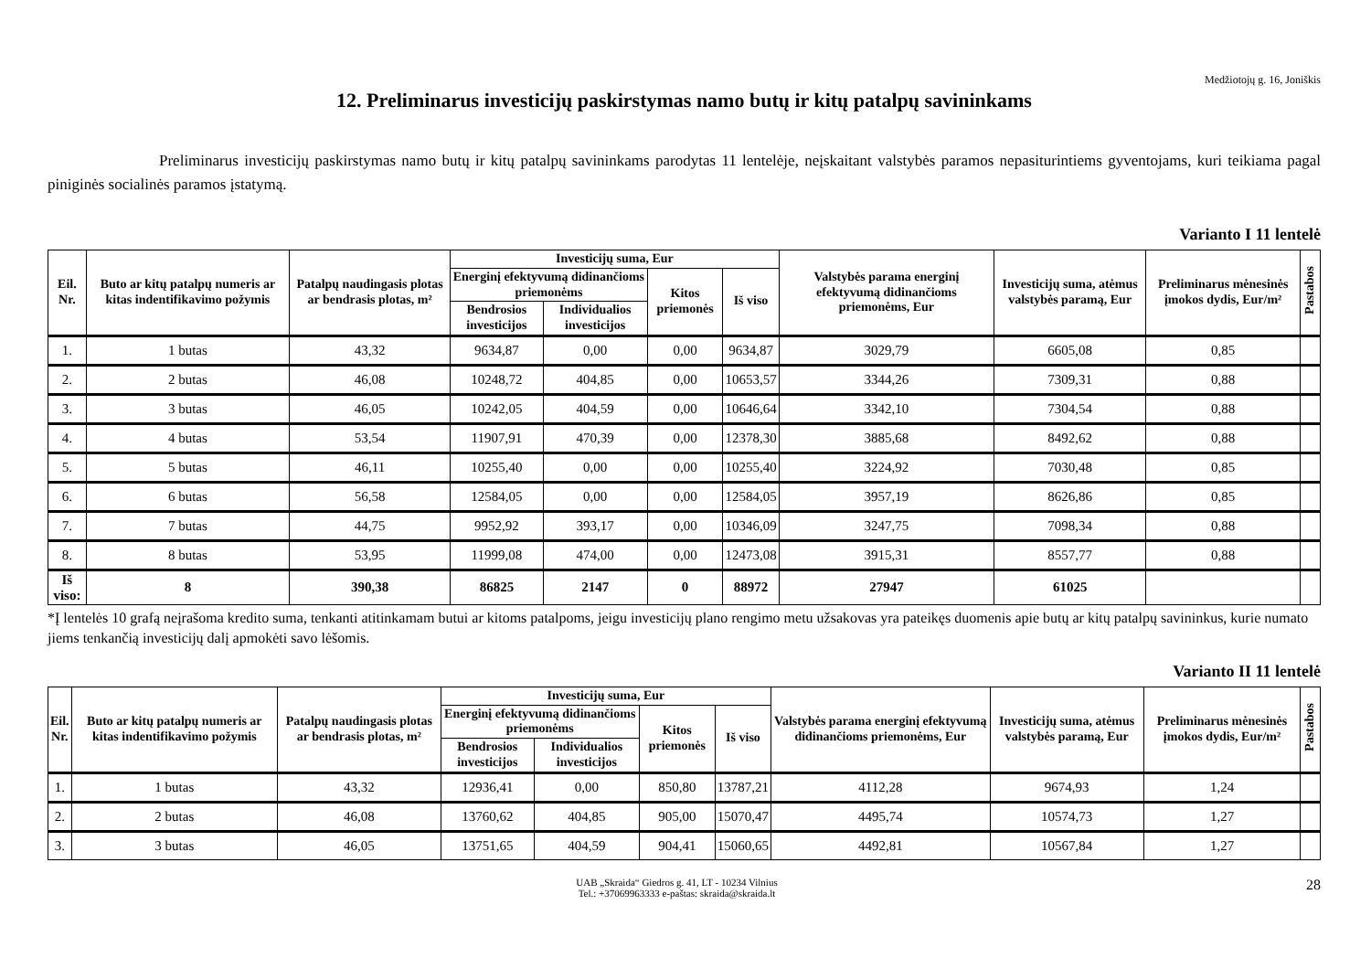Medžiotojų g. 16, Joniškis
12. Preliminarus investicijų paskirstymas namo butų ir kitų patalpų savininkams
Preliminarus investicijų paskirstymas namo butų ir kitų patalpų savininkams parodytas 11 lentelėje, neįskaitant valstybės paramos nepasiturintiems gyventojams, kuri teikiama pagal piniginės socialinės paramos įstatymą.
Varianto I 11 lentelė
| Eil. Nr. | Buto ar kitų patalpų numeris ar kitas indentifikavimo požymis | Patalpų naudingasis plotas ar bendrasis plotas, m² | Investicijų suma, Eur | | | | Valstybės parama energinį efektyvumą didinančioms priemonėms, Eur | Investicijų suma, atėmus valstybės paramą, Eur | Preliminarus mėnesinės įmokos dydis, Eur/m² | Pastabos |
| --- | --- | --- | --- | --- | --- | --- | --- | --- | --- | --- |
| | | | Energinį efektyvumą didinančioms priemonėms | | Kitos priemonės | Iš viso | | | | |
| | | | Bendrosios investicijos | Individualios investicijos | | | | | | |
| 1. | 1 butas | 43,32 | 9634,87 | 0,00 | 0,00 | 9634,87 | 3029,79 | 6605,08 | 0,85 | |
| 2. | 2 butas | 46,08 | 10248,72 | 404,85 | 0,00 | 10653,57 | 3344,26 | 7309,31 | 0,88 | |
| 3. | 3 butas | 46,05 | 10242,05 | 404,59 | 0,00 | 10646,64 | 3342,10 | 7304,54 | 0,88 | |
| 4. | 4 butas | 53,54 | 11907,91 | 470,39 | 0,00 | 12378,30 | 3885,68 | 8492,62 | 0,88 | |
| 5. | 5 butas | 46,11 | 10255,40 | 0,00 | 0,00 | 10255,40 | 3224,92 | 7030,48 | 0,85 | |
| 6. | 6 butas | 56,58 | 12584,05 | 0,00 | 0,00 | 12584,05 | 3957,19 | 8626,86 | 0,85 | |
| 7. | 7 butas | 44,75 | 9952,92 | 393,17 | 0,00 | 10346,09 | 3247,75 | 7098,34 | 0,88 | |
| 8. | 8 butas | 53,95 | 11999,08 | 474,00 | 0,00 | 12473,08 | 3915,31 | 8557,77 | 0,88 | |
| Iš viso: | 8 | 390,38 | 86825 | 2147 | 0 | 88972 | 27947 | 61025 | | |
*Į lentelės 10 grafą neįrašoma kredito suma, tenkanti atitinkamam butui ar kitoms patalpoms, jeigu investicijų plano rengimo metu užsakovas yra pateikęs duomenis apie butų ar kitų patalpų savininkus, kurie numato jiems tenkančią investicijų dalį apmokėti savo lėšomis.
Varianto II 11 lentelė
| Eil. Nr. | Buto ar kitų patalpų numeris ar kitas indentifikavimo požymis | Patalpų naudingasis plotas ar bendrasis plotas, m² | Investicijų suma, Eur | | | | Valstybės parama energinį efektyvumą didinančioms priemonėms, Eur | Investicijų suma, atėmus valstybės paramą, Eur | Preliminarus mėnesinės įmokos dydis, Eur/m² | Pastabos |
| --- | --- | --- | --- | --- | --- | --- | --- | --- | --- | --- |
| | | | Energinį efektyvumą didinančioms priemonėms | | Kitos priemonės | Iš viso | | | | |
| | | | Bendrosios investicijos | Individualios investicijos | | | | | | |
| 1. | 1 butas | 43,32 | 12936,41 | 0,00 | 850,80 | 13787,21 | 4112,28 | 9674,93 | 1,24 | |
| 2. | 2 butas | 46,08 | 13760,62 | 404,85 | 905,00 | 15070,47 | 4495,74 | 10574,73 | 1,27 | |
| 3. | 3 butas | 46,05 | 13751,65 | 404,59 | 904,41 | 15060,65 | 4492,81 | 10567,84 | 1,27 | |
UAB „Skraida“ Giedros g. 41, LT - 10234 Vilnius
Tel.: +37069963333 e-paštas: skraida@skraida.lt
28